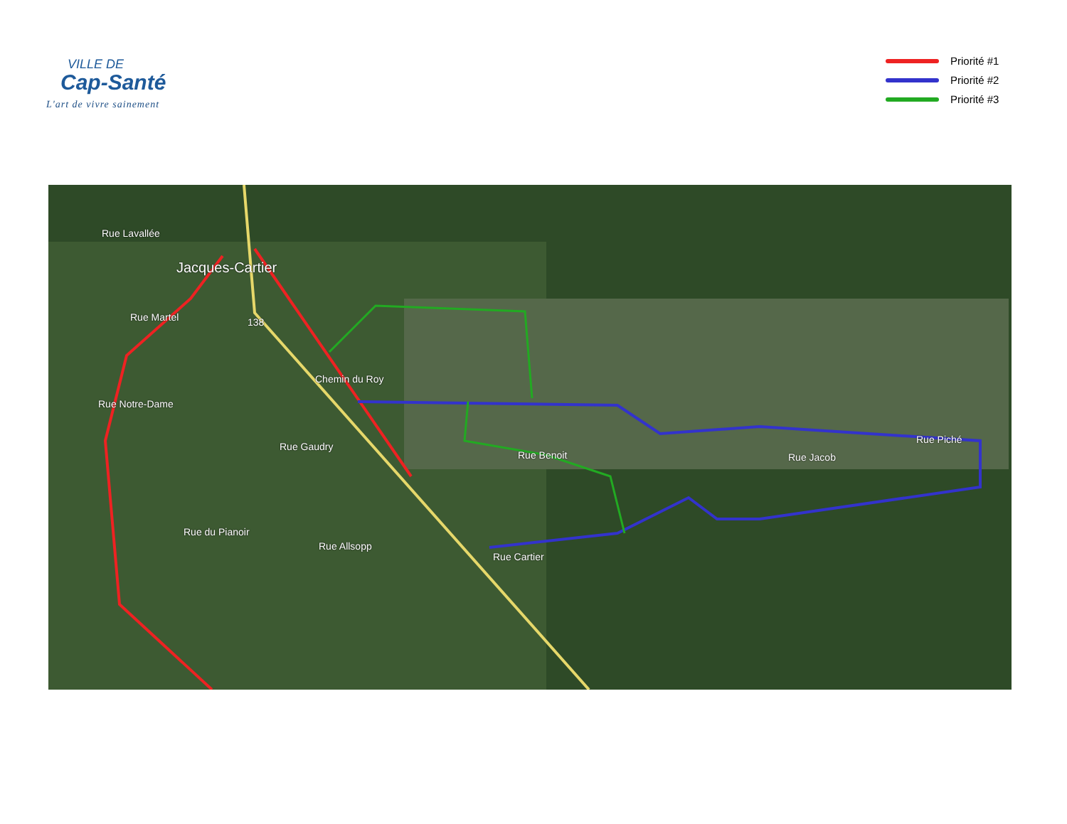VILLE DE
Cap-Santé
L'art de vivre sainement
Priorité #1
Priorité #2
Priorité #3
Rue Lavallée
Jacques-Cartier
Rue Martel 138
Chemin du Roy
Rue Notre-Dame
Rue Gaudry
Rue Benoit Rue Jacob
Rue Piché
Rue du Pianoir
Rue Allsopp
Rue Cartier